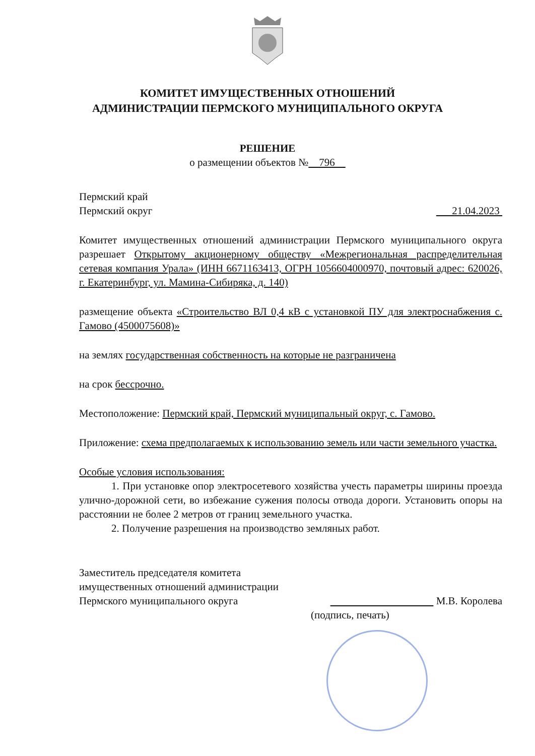КОМИТЕТ ИМУЩЕСТВЕННЫХ ОТНОШЕНИЙ
АДМИНИСТРАЦИИ ПЕРМСКОГО МУНИЦИПАЛЬНОГО ОКРУГА
РЕШЕНИЕ
о размещении объектов № 796
Пермский край
Пермский округ 21.04.2023
Комитет имущественных отношений администрации Пермского муниципального округа разрешает Открытому акционерному обществу «Межрегиональная распределительная сетевая компания Урала» (ИНН 6671163413, ОГРН 1056604000970, почтовый адрес: 620026, г. Екатеринбург, ул. Мамина-Сибиряка, д. 140)
размещение объекта «Строительство ВЛ 0,4 кВ с установкой ПУ для электроснабжения с. Гамово (4500075608)»
на землях государственная собственность на которые не разграничена
на срок бессрочно.
Местоположение: Пермский край, Пермский муниципальный округ, с. Гамово.
Приложение: схема предполагаемых к использованию земель или части земельного участка.
Особые условия использования:
1. При установке опор электросетевого хозяйства учесть параметры ширины проезда улично-дорожной сети, во избежание сужения полосы отвода дороги. Установить опоры на расстоянии не более 2 метров от границ земельного участка.
2. Получение разрешения на производство земляных работ.
Заместитель председателя комитета
имущественных отношений администрации
Пермского муниципального округа М.В. Королева
(подпись, печать)